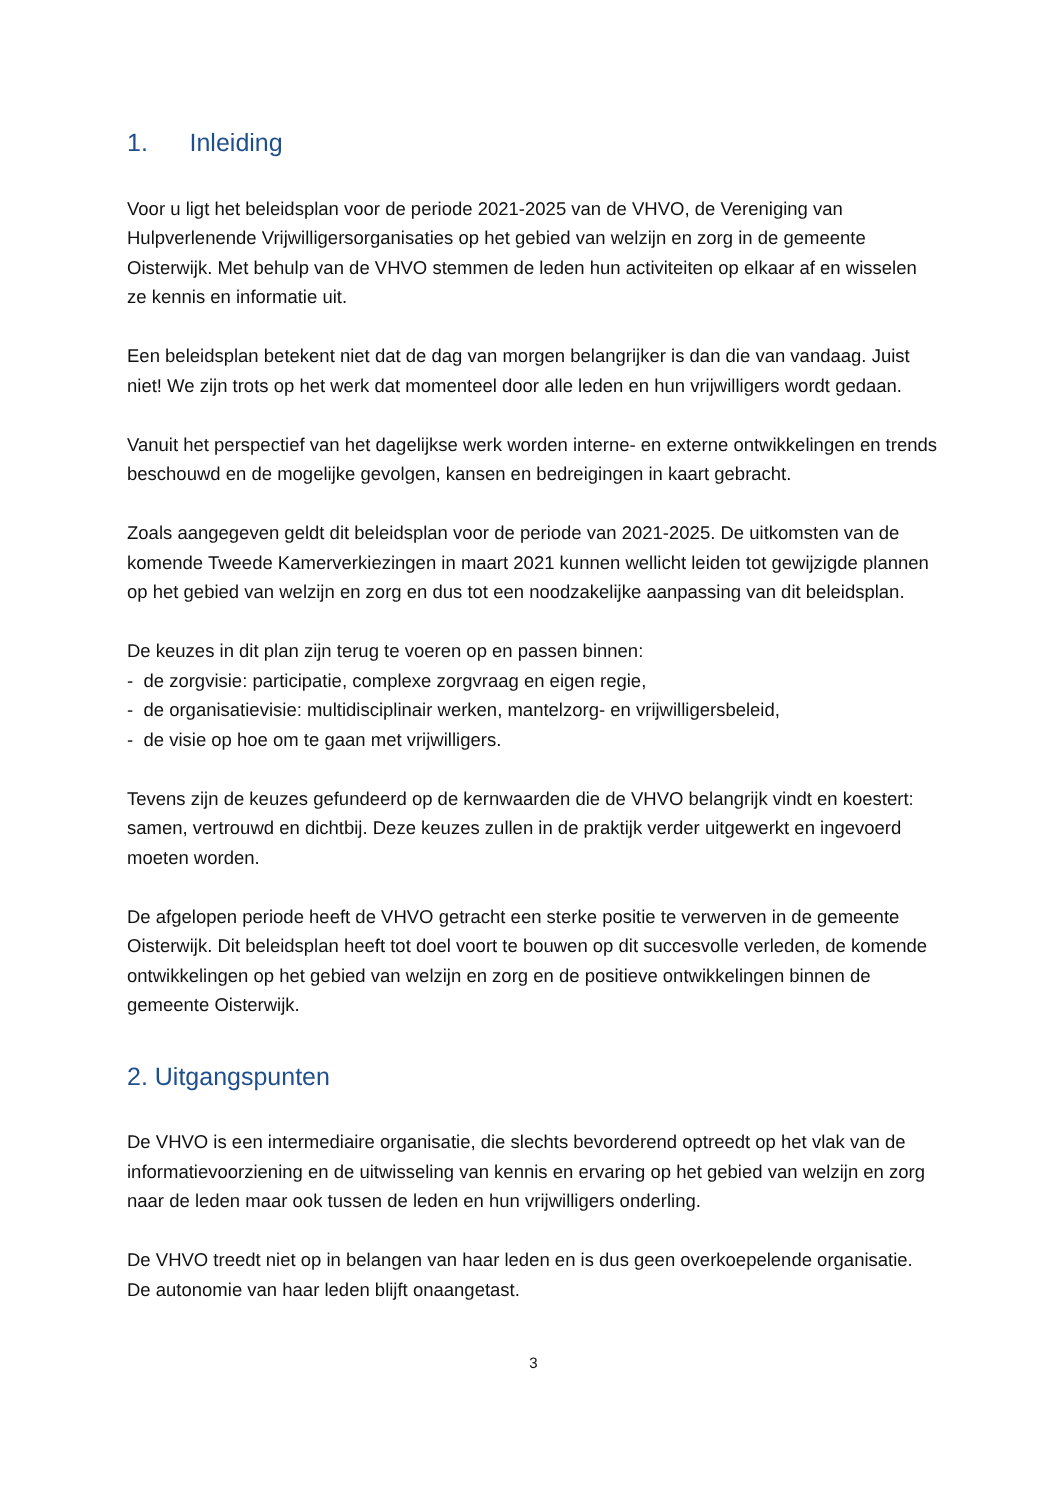1. Inleiding
Voor u ligt het beleidsplan voor de periode 2021-2025 van de VHVO, de Vereniging van Hulpverlenende Vrijwilligersorganisaties op het gebied van welzijn en zorg in de gemeente Oisterwijk. Met behulp van de VHVO stemmen de leden hun activiteiten op elkaar af en wisselen ze kennis en informatie uit.
Een beleidsplan betekent niet dat de dag van morgen belangrijker is dan die van vandaag. Juist niet! We zijn trots op het werk dat momenteel door alle leden en hun vrijwilligers wordt gedaan.
Vanuit het perspectief van het dagelijkse werk worden interne- en externe ontwikkelingen en trends beschouwd en de mogelijke gevolgen, kansen en bedreigingen in kaart gebracht.
Zoals aangegeven geldt dit beleidsplan voor de periode van 2021-2025. De uitkomsten van de komende Tweede Kamerverkiezingen in maart 2021 kunnen wellicht leiden tot gewijzigde plannen op het gebied van welzijn en zorg en dus tot een noodzakelijke aanpassing van dit beleidsplan.
De keuzes in dit plan zijn terug te voeren op en passen binnen:
- de zorgvisie: participatie, complexe zorgvraag en eigen regie,
- de organisatievisie: multidisciplinair werken, mantelzorg- en vrijwilligersbeleid,
- de visie op hoe om te gaan met vrijwilligers.
Tevens zijn de keuzes gefundeerd op de kernwaarden die de VHVO belangrijk vindt en koestert: samen, vertrouwd en dichtbij. Deze keuzes zullen in de praktijk verder uitgewerkt en ingevoerd moeten worden.
De afgelopen periode heeft de VHVO getracht een sterke positie te verwerven in de gemeente Oisterwijk. Dit beleidsplan heeft tot doel voort te bouwen op dit succesvolle verleden, de komende ontwikkelingen op het gebied van welzijn en zorg en de positieve ontwikkelingen binnen de gemeente Oisterwijk.
2. Uitgangspunten
De VHVO is een intermediaire organisatie, die slechts bevorderend optreedt op het vlak van de informatievoorziening en de uitwisseling van kennis en ervaring op het gebied van welzijn en zorg naar de leden maar ook tussen de leden en hun vrijwilligers onderling.
De VHVO treedt niet op in belangen van haar leden en is dus geen overkoepelende organisatie. De autonomie van haar leden blijft onaangetast.
3